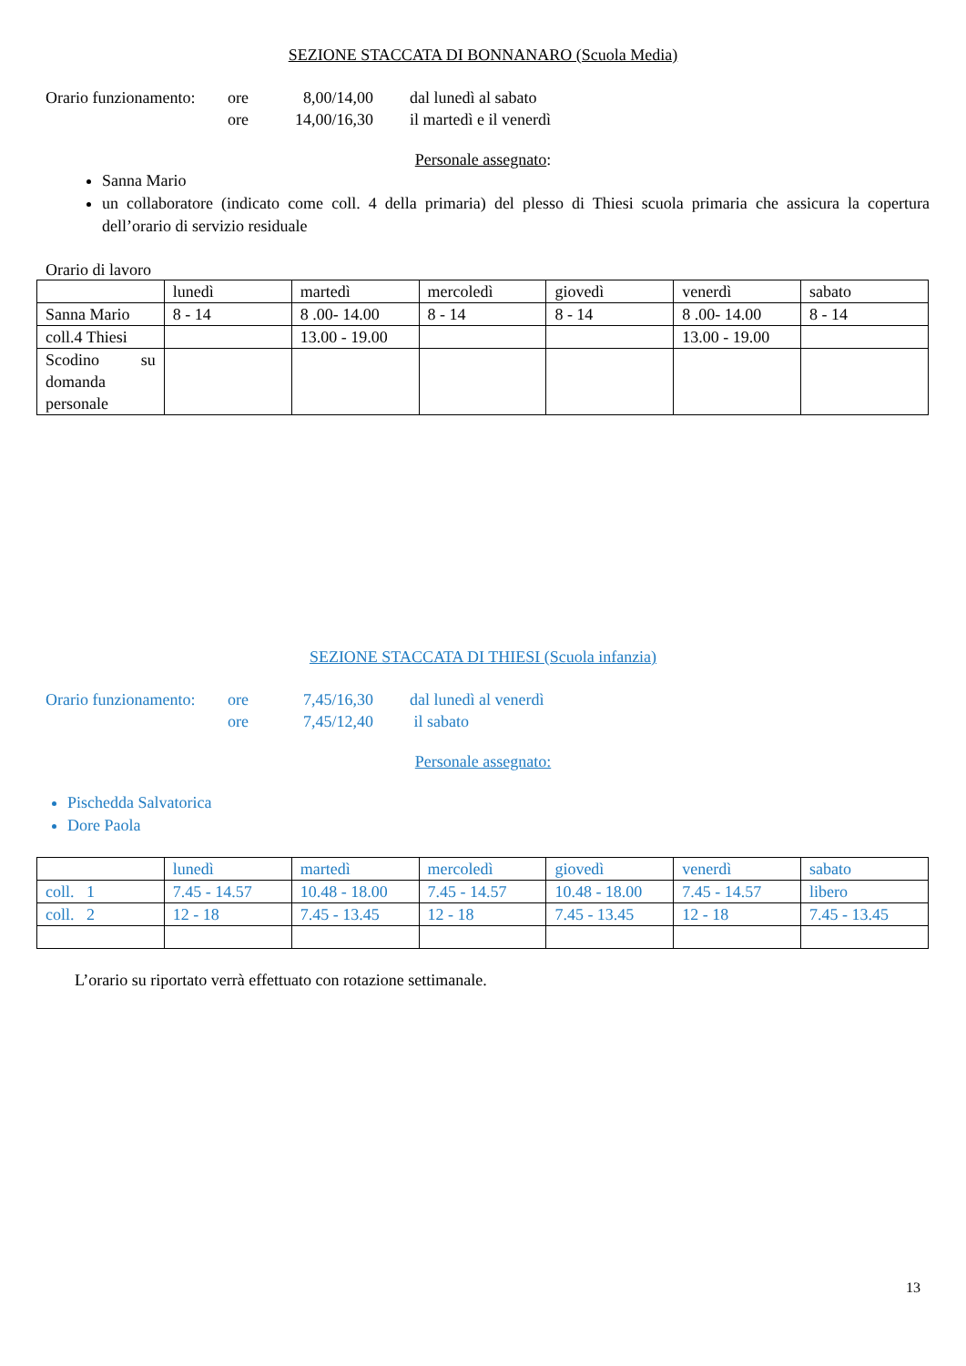SEZIONE STACCATA DI BONNANARO (Scuola Media)
Orario funzionamento: ore 8,00/14,00 dal lunedì al sabato
ore 14,00/16,30 il martedì e il venerdì
Personale assegnato:
Sanna Mario
un collaboratore (indicato come coll. 4 della primaria) del plesso di Thiesi scuola primaria che assicura la copertura dell’orario di servizio residuale
Orario di lavoro
| | lunedì | martedì | mercoledì | giovedì | venerdì | sabato |
| Sanna Mario | 8 - 14 | 8 .00- 14.00 | 8 - 14 | 8 - 14 | 8 .00- 14.00 | 8 - 14 |
| coll.4 Thiesi | | 13.00 - 19.00 | | | 13.00 - 19.00 | |
| Scodino su domanda personale | | | | | | |
SEZIONE STACCATA DI THIESI (Scuola infanzia)
Orario funzionamento: ore 7,45/16,30 dal lunedì al venerdì
ore 7,45/12,40 il sabato
Personale assegnato:
Pischedda Salvatorica
Dore Paola
| | lunedì | martedì | mercoledì | giovedì | venerdì | sabato |
| coll. 1 | 7.45 - 14.57 | 10.48 - 18.00 | 7.45 - 14.57 | 10.48 - 18.00 | 7.45 - 14.57 | libero |
| coll. 2 | 12 - 18 | 7.45 - 13.45 | 12 - 18 | 7.45 - 13.45 | 12 - 18 | 7.45 - 13.45 |
L’orario su riportato verrà effettuato con rotazione settimanale.
13